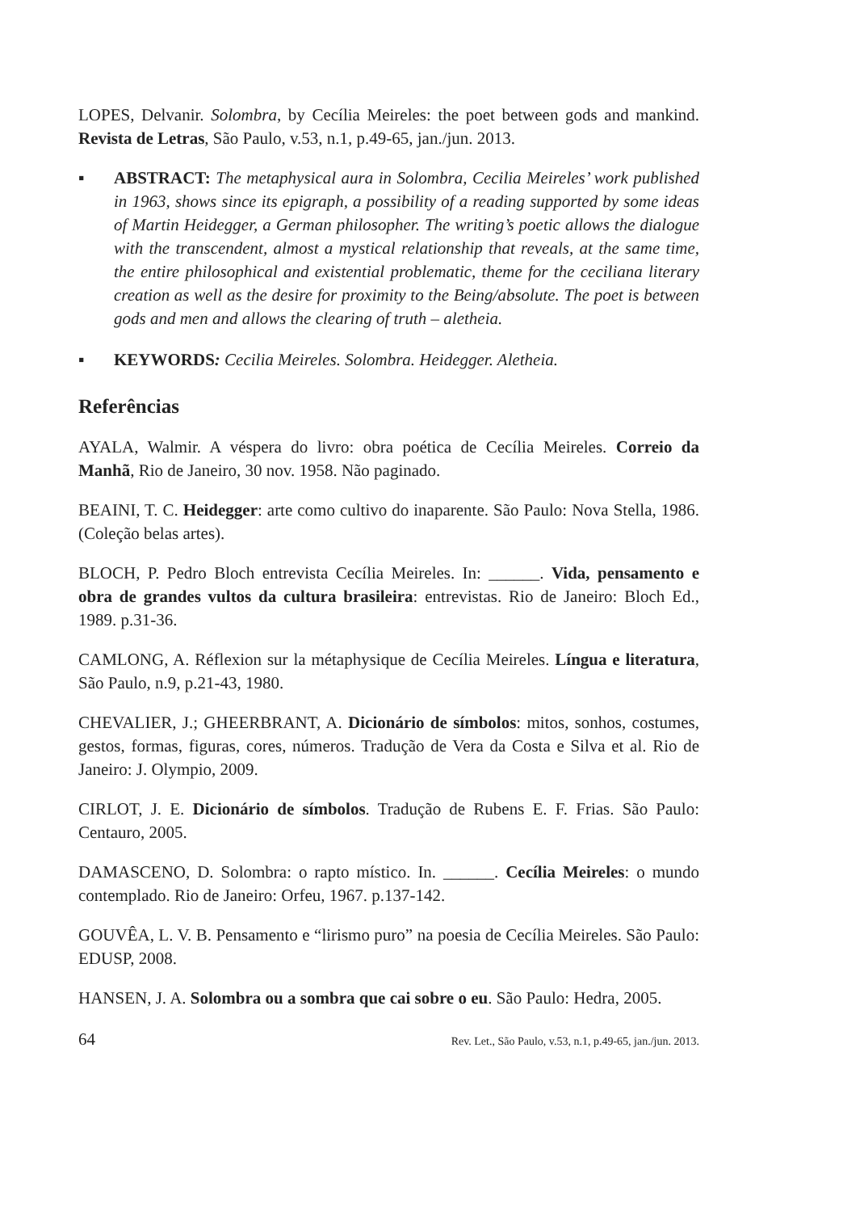LOPES, Delvanir. Solombra, by Cecília Meireles: the poet between gods and mankind. Revista de Letras, São Paulo, v.53, n.1, p.49-65, jan./jun. 2013.
▪ ABSTRACT: The metaphysical aura in Solombra, Cecilia Meireles’ work published in 1963, shows since its epigraph, a possibility of a reading supported by some ideas of Martin Heidegger, a German philosopher. The writing’s poetic allows the dialogue with the transcendent, almost a mystical relationship that reveals, at the same time, the entire philosophical and existential problematic, theme for the ceciliana literary creation as well as the desire for proximity to the Being/absolute. The poet is between gods and men and allows the clearing of truth – aletheia.
▪ KEYWORDS: Cecilia Meireles. Solombra. Heidegger. Aletheia.
Referências
AYALA, Walmir. A véspera do livro: obra poética de Cecília Meireles. Correio da Manhã, Rio de Janeiro, 30 nov. 1958. Não paginado.
BEAINI, T. C. Heidegger: arte como cultivo do inaparente. São Paulo: Nova Stella, 1986. (Coleção belas artes).
BLOCH, P. Pedro Bloch entrevista Cecília Meireles. In: ______. Vida, pensamento e obra de grandes vultos da cultura brasileira: entrevistas. Rio de Janeiro: Bloch Ed., 1989. p.31-36.
CAMLONG, A. Réflexion sur la métaphysique de Cecília Meireles. Língua e literatura, São Paulo, n.9, p.21-43, 1980.
CHEVALIER, J.; GHEERBRANT, A. Dicionário de símbolos: mitos, sonhos, costumes, gestos, formas, figuras, cores, números. Tradução de Vera da Costa e Silva et al. Rio de Janeiro: J. Olympio, 2009.
CIRLOT, J. E. Dicionário de símbolos. Tradução de Rubens E. F. Frias. São Paulo: Centauro, 2005.
DAMASCENO, D. Solombra: o rapto místico. In. ______. Cecília Meireles: o mundo contemplado. Rio de Janeiro: Orfeu, 1967. p.137-142.
GOUVÊA, L. V. B. Pensamento e “lirismo puro” na poesia de Cecília Meireles. São Paulo: EDUSP, 2008.
HANSEN, J. A. Solombra ou a sombra que cai sobre o eu. São Paulo: Hedra, 2005.
64 Rev. Let., São Paulo, v.53, n.1, p.49-65, jan./jun. 2013.